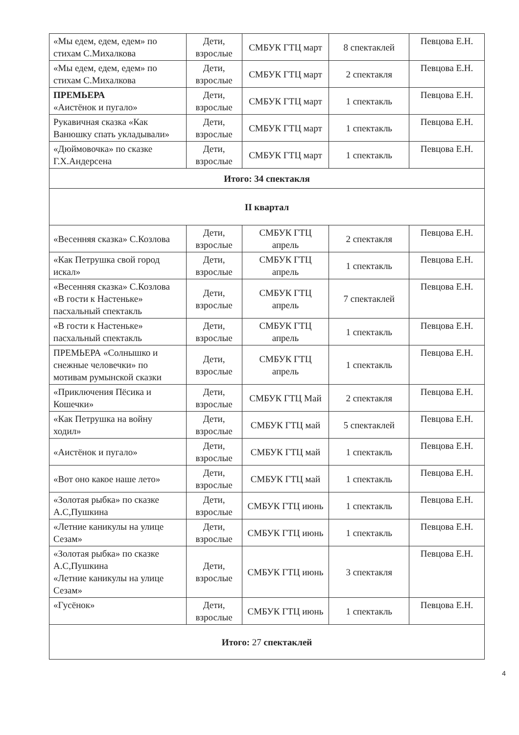| «Мы едем, едем, едем» по стихам С.Михалкова | Дети, взрослые | СМБУК ГТЦ март | 8 спектаклей | Певцова Е.Н. |
| «Мы едем, едем, едем» по стихам С.Михалкова | Дети, взрослые | СМБУК ГТЦ март | 2 спектакля | Певцова Е.Н. |
| ПРЕМЬЕРА «Аистёнок и пугало» | Дети, взрослые | СМБУК ГТЦ март | 1 спектакль | Певцова Е.Н. |
| Рукавичная сказка «Как Ванюшку спать укладывали» | Дети, взрослые | СМБУК ГТЦ март | 1 спектакль | Певцова Е.Н. |
| «Дюймовочка» по сказке Г.Х.Андерсена | Дети, взрослые | СМБУК ГТЦ март | 1 спектакль | Певцова Е.Н. |
| Итого: 34 спектакля | | | | |
| II квартал | | | | |
| «Весенняя сказка» С.Козлова | Дети, взрослые | СМБУК ГТЦ апрель | 2 спектакля | Певцова Е.Н. |
| «Как Петрушка свой город искал» | Дети, взрослые | СМБУК ГТЦ апрель | 1 спектакль | Певцова Е.Н. |
| «Весенняя сказка» С.Козлова «В гости к Настеньке» пасхальный спектакль | Дети, взрослые | СМБУК ГТЦ апрель | 7 спектаклей | Певцова Е.Н. |
| «В гости к Настеньке» пасхальный спектакль | Дети, взрослые | СМБУК ГТЦ апрель | 1 спектакль | Певцова Е.Н. |
| ПРЕМЬЕРА «Солнышко и снежные человечки» по мотивам румынской сказки | Дети, взрослые | СМБУК ГТЦ апрель | 1 спектакль | Певцова Е.Н. |
| «Приключения Пёсика и Кошечки» | Дети, взрослые | СМБУК ГТЦ Май | 2 спектакля | Певцова Е.Н. |
| «Как Петрушка на войну ходил» | Дети, взрослые | СМБУК ГТЦ май | 5 спектаклей | Певцова Е.Н. |
| «Аистёнок и пугало» | Дети, взрослые | СМБУК ГТЦ май | 1 спектакль | Певцова Е.Н. |
| «Вот оно какое наше лето» | Дети, взрослые | СМБУК ГТЦ май | 1 спектакль | Певцова Е.Н. |
| «Золотая рыбка» по сказке А.С,Пушкина | Дети, взрослые | СМБУК ГТЦ июнь | 1 спектакль | Певцова Е.Н. |
| «Летние каникулы на улице Сезам» | Дети, взрослые | СМБУК ГТЦ июнь | 1 спектакль | Певцова Е.Н. |
| «Золотая рыбка» по сказке А.С,Пушкина «Летние каникулы на улице Сезам» | Дети, взрослые | СМБУК ГТЦ июнь | 3 спектакля | Певцова Е.Н. |
| «Гусёнок» | Дети, взрослые | СМБУК ГТЦ июнь | 1 спектакль | Певцова Е.Н. |
| Итого: 27 спектаклей | | | | |
4